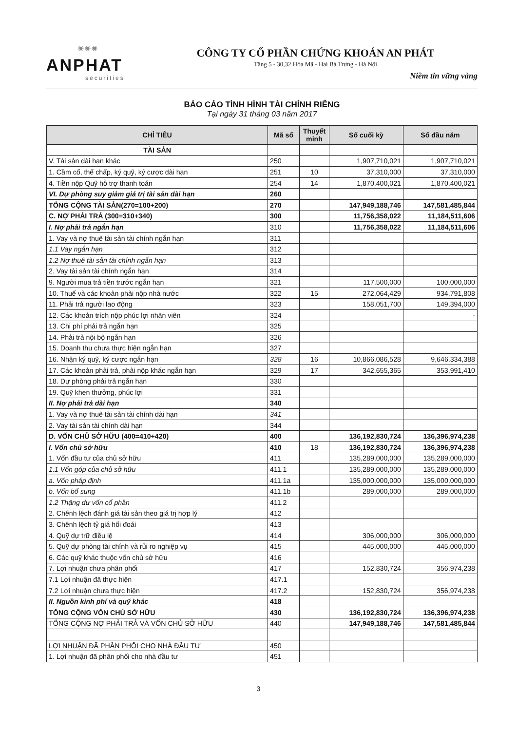◉◉◉
ANPHAT
securities
CÔNG TY CỔ PHẦN CHỨNG KHOÁN AN PHÁT
Tầng 5 - 30,32 Hòa Mã - Hai Bà Trưng - Hà Nội
Niềm tin vững vàng
BÁO CÁO TÌNH HÌNH TÀI CHÍNH RIÊNG
Tại ngày 31 tháng 03 năm 2017
| CHỈ TIÊU | Mã số | Thuyết minh | Số cuối kỳ | Số đầu năm |
| --- | --- | --- | --- | --- |
| TÀI SẢN | | | | |
| V. Tài sản dài hạn khác | 250 | | 1,907,710,021 | 1,907,710,021 |
| 1. Cầm cố, thế chấp, ký quỹ, ký cược dài hạn | 251 | 10 | 37,310,000 | 37,310,000 |
| 4. Tiền nộp Quỹ hỗ trợ thanh toán | 254 | 14 | 1,870,400,021 | 1,870,400,021 |
| VI. Dự phòng suy giảm giá trị tài sản dài hạn | 260 | | | |
| TỔNG CỘNG TÀI SẢN(270=100+200) | 270 | | 147,949,188,746 | 147,581,485,844 |
| C. NỢ PHẢI TRẢ (300=310+340) | 300 | | 11,756,358,022 | 11,184,511,606 |
| I. Nợ phải trả ngắn hạn | 310 | | 11,756,358,022 | 11,184,511,606 |
| 1. Vay và nợ thuê tài sản tài chính ngắn hạn | 311 | | | |
| 1.1 Vay ngắn hạn | 312 | | | |
| 1.2 Nợ thuê tài sản tài chính ngắn hạn | 313 | | | |
| 2. Vay tài sản tài chính ngắn hạn | 314 | | | |
| 9. Người mua trả tiền trước ngắn hạn | 321 | | 117,500,000 | 100,000,000 |
| 10. Thuế và các khoản phải nộp nhà nước | 322 | 15 | 272,064,429 | 934,791,808 |
| 11. Phải trả người lao động | 323 | | 158,051,700 | 149,394,000 |
| 12. Các khoản trích nộp phúc lợi nhân viên | 324 | | | - |
| 13. Chi phí phải trả ngắn hạn | 325 | | | |
| 14. Phải trả nội bộ ngắn hạn | 326 | | | |
| 15. Doanh thu chưa thực hiện ngắn hạn | 327 | | | |
| 16. Nhận ký quỹ, ký cược ngắn hạn | 328 | 16 | 10,866,086,528 | 9,646,334,388 |
| 17. Các khoản phải trả, phải nộp khác ngắn hạn | 329 | 17 | 342,655,365 | 353,991,410 |
| 18. Dự phòng phải trả ngắn hạn | 330 | | | |
| 19. Quỹ khen thưởng, phúc lợi | 331 | | | |
| II. Nợ phải trả dài hạn | 340 | | | |
| 1. Vay và nợ thuê tài sản tài chính dài hạn | 341 | | | |
| 2. Vay tài sản tài chính dài hạn | 344 | | | |
| D. VỐN CHỦ SỞ HỮU (400=410+420) | 400 | | 136,192,830,724 | 136,396,974,238 |
| I. Vốn chủ sở hữu | 410 | 18 | 136,192,830,724 | 136,396,974,238 |
| 1. Vốn đầu tư của chủ sở hữu | 411 | | 135,289,000,000 | 135,289,000,000 |
| 1.1 Vốn góp của chủ sở hữu | 411.1 | | 135,289,000,000 | 135,289,000,000 |
| a. Vốn pháp định | 411.1a | | 135,000,000,000 | 135,000,000,000 |
| b. Vốn bổ sung | 411.1b | | 289,000,000 | 289,000,000 |
| 1.2 Thặng dư vốn cổ phần | 411.2 | | | |
| 2. Chênh lệch đánh giá tài sản theo giá trị hợp lý | 412 | | | |
| 3. Chênh lệch tỷ giá hối đoái | 413 | | | |
| 4. Quỹ dự trữ điều lệ | 414 | | 306,000,000 | 306,000,000 |
| 5. Quỹ dự phòng tài chính và rủi ro nghiệp vụ | 415 | | 445,000,000 | 445,000,000 |
| 6. Các quỹ khác thuộc vốn chủ sở hữu | 416 | | | |
| 7. Lợi nhuận chưa phân phối | 417 | | 152,830,724 | 356,974,238 |
| 7.1 Lợi nhuận đã thực hiện | 417.1 | | | |
| 7.2 Lợi nhuận chưa thực hiện | 417.2 | | 152,830,724 | 356,974,238 |
| II. Nguồn kinh phí và quỹ khác | 418 | | | |
| TỔNG CỘNG VỐN CHỦ SỞ HỮU | 430 | | 136,192,830,724 | 136,396,974,238 |
| TỔNG CỘNG NỢ PHẢI TRẢ VÀ VỐN CHỦ SỞ HỮU | 440 | | 147,949,188,746 | 147,581,485,844 |
| LỢI NHUẬN ĐÃ PHÂN PHỐI CHO NHÀ ĐẦU TƯ | 450 | | | |
| 1. Lợi nhuận đã phân phối cho nhà đầu tư | 451 | | | |
3